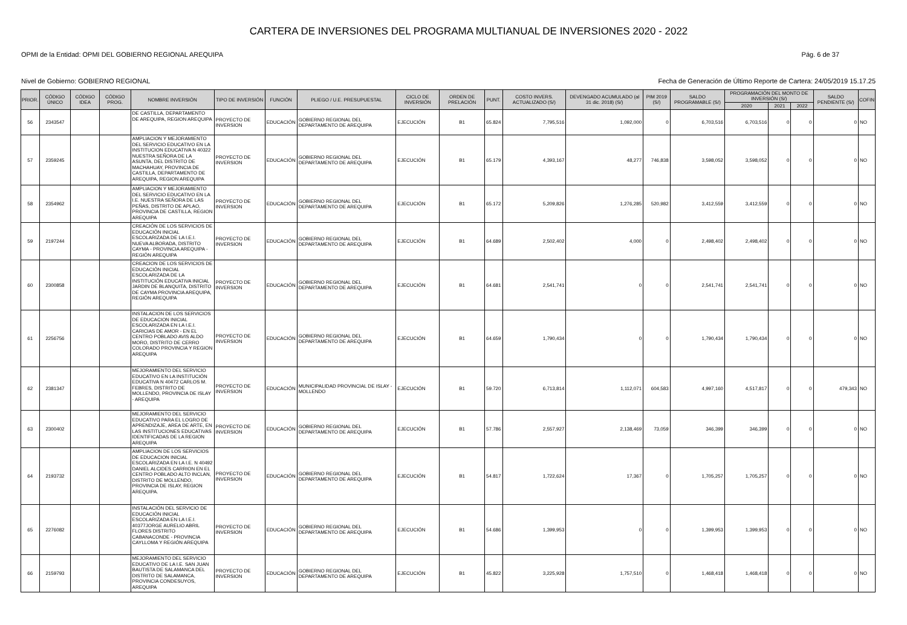CARTERA DE INVERSIONES DEL PROGRAMA MULTIANUAL DE INVERSIONES 2020 - 2022
OPMI de la Entidad: OPMI DEL GOBIERNO REGIONAL AREQUIPA Pág. 6 de 37
Nivel de Gobierno: GOBIERNO REGIONAL Fecha de Generación de Último Reporte de Cartera: 24/05/2019 15.17.25
| PRIOR. | CÓDIGO ÚNICO | CÓDIGO IDEA | CÓDIGO PROG. | NOMBRE INVERSIÓN | TIPO DE INVERSIÓN | FUNCIÓN | PLIEGO / U.E. PRESUPUESTAL | CICLO DE INVERSIÓN | ORDEN DE PRELACIÓN | PUNT. | COSTO INVERS. ACTUALIZADO (S/) | DEVENGADO ACUMULADO (al 31 dic. 2018) (S/) | PIM 2019 (S/) | SALDO PROGRAMABLE (S/) | PROGRAMACIÓN DEL MONTO DE INVERSIÓN (S/) | | | SALDO PENDIENTE (S/) | COFIN |
| --- | --- | --- | --- | --- | --- | --- | --- | --- | --- | --- | --- | --- | --- | --- | --- | --- | --- | --- | --- |
| | | | | | | | | | | | | | | | 2020 | 2021 | 2022 | | |
| 56 | 2343547 | | | DE CASTILLA, DEPARTAMENTO DE AREQUIPA, REGION AREQUIPA | PROYECTO DE INVERSION | EDUCACIÓN | GOBIERNO REGIONAL DEL DEPARTAMENTO DE AREQUIPA | EJECUCIÓN | B1 | 65.824 | 7,795,516 | 1,092,000 | 0 | 6,703,516 | 6,703,516 | 0 | 0 | 0 | NO |
| 57 | 2359245 | | | AMPLIACION Y MEJORAMIENTO DEL SERVICIO EDUCATIVO EN LA INSTITUCION EDUCATIVA N 40322 NUESTRA SEÑORA DE LA ASUNTA, DEL DISTRITO DE MACHAHUAY, PROVINCIA DE CASTILLA, DEPARTAMENTO DE AREQUIPA, REGION AREQUIPA | PROYECTO DE INVERSION | EDUCACIÓN | GOBIERNO REGIONAL DEL DEPARTAMENTO DE AREQUIPA | EJECUCIÓN | B1 | 65.179 | 4,393,167 | 48,277 | 746,838 | 3,598,052 | 3,598,052 | 0 | 0 | 0 | NO |
| 58 | 2354962 | | | AMPLIACION Y MEJORAMIENTO DEL SERVICIO EDUCATIVO EN LA I.E. NUESTRA SEÑORA DE LAS PEÑAS, DISTRITO DE APLAO, PROVINCIA DE CASTILLA, REGION AREQUIPA | PROYECTO DE INVERSION | EDUCACIÓN | GOBIERNO REGIONAL DEL DEPARTAMENTO DE AREQUIPA | EJECUCIÓN | B1 | 65.172 | 5,209,826 | 1,276,285 | 520,982 | 3,412,559 | 3,412,559 | 0 | 0 | 0 | NO |
| 59 | 2197244 | | | CREACIÓN DE LOS SERVICIOS DE EDUCACIÓN INICIAL ESCOLARIZADA DE LA I.E.I. NUEVA ALBORADA, DISTRITO CAYMA - PROVINCIA AREQUIPA - REGIÓN AREQUIPA | PROYECTO DE INVERSION | EDUCACIÓN | GOBIERNO REGIONAL DEL DEPARTAMENTO DE AREQUIPA | EJECUCIÓN | B1 | 64.689 | 2,502,402 | 4,000 | 0 | 2,498,402 | 2,498,402 | 0 | 0 | 0 | NO |
| 60 | 2300858 | | | CREACION DE LOS SERVICIOS DE EDUCACIÓN INICIAL ESCOLARIZADA DE LA INSTITUCIÓN EDUCATIVA INICIAL JARDIN DE BLANQUITA, DISTRITO DE CAYMA PROVINCIA AREQUIPA, REGIÓN AREQUIPA | PROYECTO DE INVERSION | EDUCACIÓN | GOBIERNO REGIONAL DEL DEPARTAMENTO DE AREQUIPA | EJECUCIÓN | B1 | 64.681 | 2,541,741 | 0 | 0 | 2,541,741 | 2,541,741 | 0 | 0 | 0 | NO |
| 61 | 2256756 | | | INSTALACION DE LOS SERVICIOS DE EDUCACION INICIAL ESCOLARIZADA EN LA I.E.I. CARICIAS DE AMOR - EN EL CENTRO POBLADO AVIS ALDO MORO, DISTRITO DE CERRO COLORADO PROVINCIA Y REGION AREQUIPA | PROYECTO DE INVERSION | EDUCACIÓN | GOBIERNO REGIONAL DEL DEPARTAMENTO DE AREQUIPA | EJECUCIÓN | B1 | 64.659 | 1,790,434 | 0 | 0 | 1,790,434 | 1,790,434 | 0 | 0 | 0 | NO |
| 62 | 2381347 | | | MEJORAMIENTO DEL SERVICIO EDUCATIVO EN LA INSTITUCIÓN EDUCATIVA N 40472 CARLOS M. FEBRES, DISTRITO DE MOLLENDO, PROVINCIA DE ISLAY - AREQUIPA | PROYECTO DE INVERSION | EDUCACIÓN | MUNICIPALIDAD PROVINCIAL DE ISLAY - MOLLENDO | EJECUCIÓN | B1 | 59.720 | 6,713,814 | 1,112,071 | 604,583 | 4,997,160 | 4,517,817 | 0 | 0 | 479,343 | NO |
| 63 | 2300402 | | | MEJORAMIENTO DEL SERVICIO EDUCATIVO PARA EL LOGRO DE APRENDIZAJE, AREA DE ARTE, EN LAS INSTITUCIONES EDUCATIVAS IDENTIFICADAS DE LA REGION AREQUIPA | PROYECTO DE INVERSION | EDUCACIÓN | GOBIERNO REGIONAL DEL DEPARTAMENTO DE AREQUIPA | EJECUCIÓN | B1 | 57.786 | 2,557,927 | 2,138,469 | 73,059 | 346,399 | 346,399 | 0 | 0 | 0 | NO |
| 64 | 2193732 | | | AMPLIACION DE LOS SERVICIOS DE EDUCACION INICIAL ESCOLARIZADA EN LA I.E. N 40492 DANIEL ALCIDES CARRION EN EL CENTRO POBLADO ALTO INCLAN, DISTRITO DE MOLLENDO, PROVINCIA DE ISLAY, REGION AREQUIPA. | PROYECTO DE INVERSION | EDUCACIÓN | GOBIERNO REGIONAL DEL DEPARTAMENTO DE AREQUIPA | EJECUCIÓN | B1 | 54.817 | 1,722,624 | 17,367 | 0 | 1,705,257 | 1,705,257 | 0 | 0 | 0 | NO |
| 65 | 2276082 | | | INSTALACIÓN DEL SERVICIO DE EDUCACIÓN INICIAL ESCOLARIZADA EN LA I.E.I. 40377JORGE AURELIO ABRIL FLORES DISTRITO CABANACONDE - PROVINCIA CAYLLOMA Y REGIÓN AREQUIPA | PROYECTO DE INVERSION | EDUCACIÓN | GOBIERNO REGIONAL DEL DEPARTAMENTO DE AREQUIPA | EJECUCIÓN | B1 | 54.686 | 1,399,953 | 0 | 0 | 1,399,953 | 1,399,953 | 0 | 0 | 0 | NO |
| 66 | 2159793 | | | MEJORAMIENTO DEL SERVICIO EDUCATIVO DE LA I.E. SAN JUAN BAUTISTA DE SALAMANCA DEL DISTRITO DE SALAMANCA, PROVINCIA CONDESUYOS, AREQUIPA | PROYECTO DE INVERSION | EDUCACIÓN | GOBIERNO REGIONAL DEL DEPARTAMENTO DE AREQUIPA | EJECUCIÓN | B1 | 45.822 | 3,225,928 | 1,757,510 | 0 | 1,468,418 | 1,468,418 | 0 | 0 | 0 | NO |